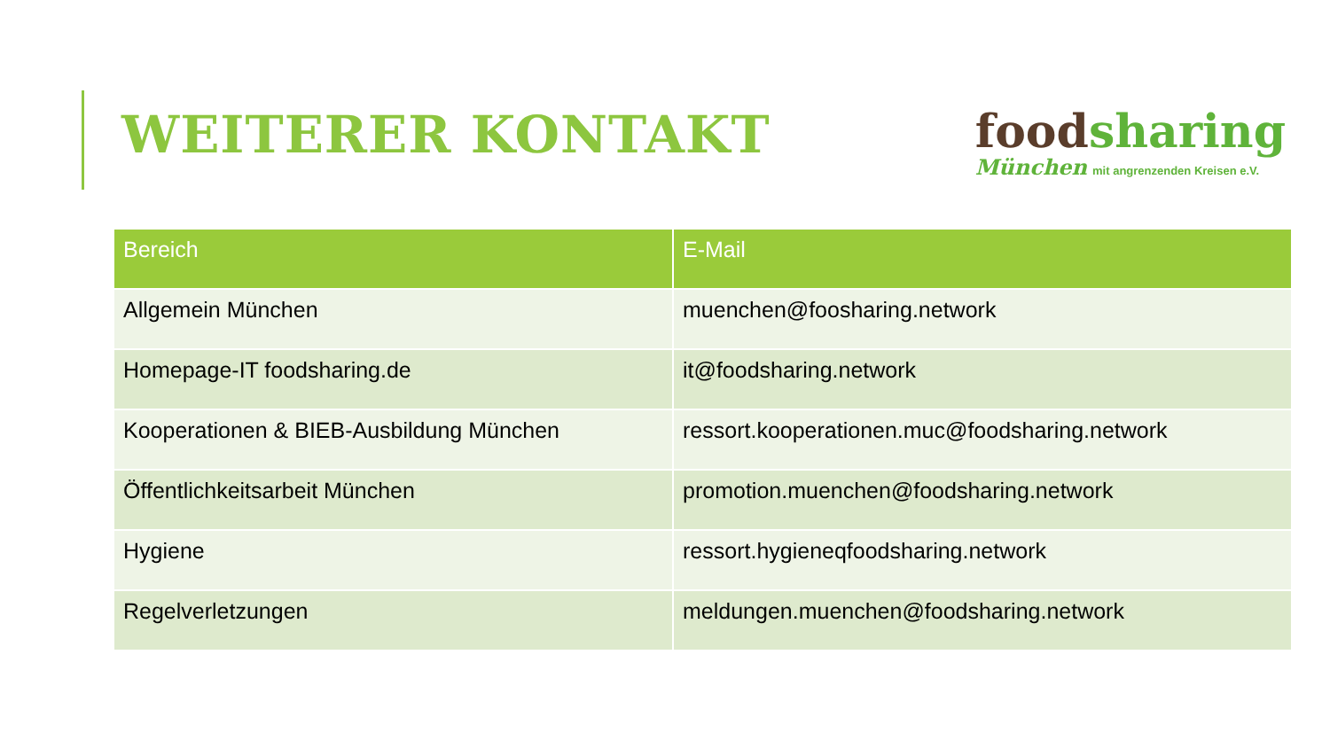WEITERER KONTAKT
food sharing
München mit angrenzenden Kreisen e.V.
| Bereich | E-Mail |
| --- | --- |
| Allgemein München | muenchen@foosharing.network |
| Homepage-IT foodsharing.de | it@foodsharing.network |
| Kooperationen & BIEB-Ausbildung München | ressort.kooperationen.muc@foodsharing.network |
| Öffentlichkeitsarbeit München | promotion.muenchen@foodsharing.network |
| Hygiene | ressort.hygieneqfoodsharing.network |
| Regelverletzungen | meldungen.muenchen@foodsharing.network |